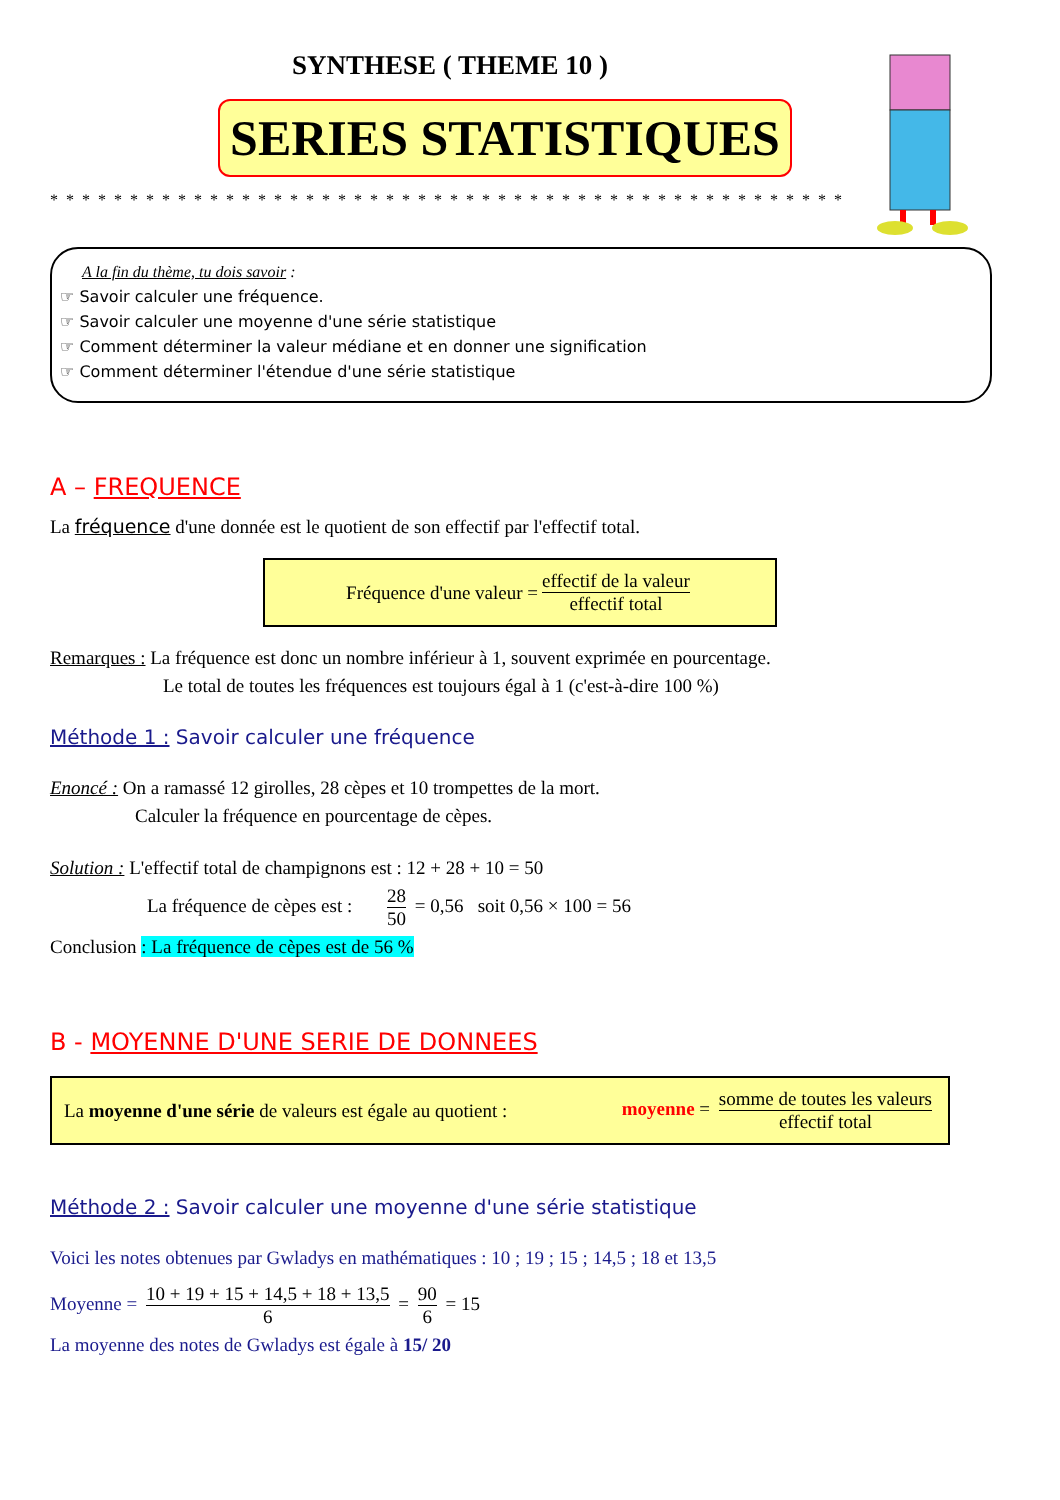SYNTHESE ( THEME 10 )
SERIES STATISTIQUES
* * * * * * * * * * * * * * * * * * * * * * * * * * * * * * * * * * * * * * * * * * * * * * * * * *
A la fin du thème, tu dois savoir :
☞ Savoir calculer une fréquence.
☞ Savoir calculer une moyenne d'une série statistique
☞ Comment déterminer la valeur médiane et en donner une signification
☞ Comment déterminer l'étendue d'une série statistique
A – FREQUENCE
La fréquence d'une donnée est le quotient de son effectif par l'effectif total.
Fréquence d'une valeur = effectif de la valeur effectif total
Remarques : La fréquence est donc un nombre inférieur à 1, souvent exprimée en pourcentage.
Le total de toutes les fréquences est toujours égal à 1 (c'est-à-dire 100 %)
Méthode 1 : Savoir calculer une fréquence
Enoncé : On a ramassé 12 girolles, 28 cèpes et 10 trompettes de la mort.
Calculer la fréquence en pourcentage de cèpes.
Solution : L'effectif total de champignons est : 12 + 28 + 10 = 50
La fréquence de cèpes est : 28 50 = 0,56 soit 0,56 × 100 = 56
Conclusion : La fréquence de cèpes est de 56 %
B - MOYENNE D'UNE SERIE DE DONNEES
La moyenne d'une série de valeurs est égale au quotient : moyenne = somme de toutes les valeurs effectif total
Méthode 2 : Savoir calculer une moyenne d'une série statistique
Voici les notes obtenues par Gwladys en mathématiques : 10 ; 19 ; 15 ; 14,5 ; 18 et 13,5
Moyenne = 10 + 19 + 15 + 14,5 + 18 + 13,5 6 = 90 6 = 15
La moyenne des notes de Gwladys est égale à 15/ 20